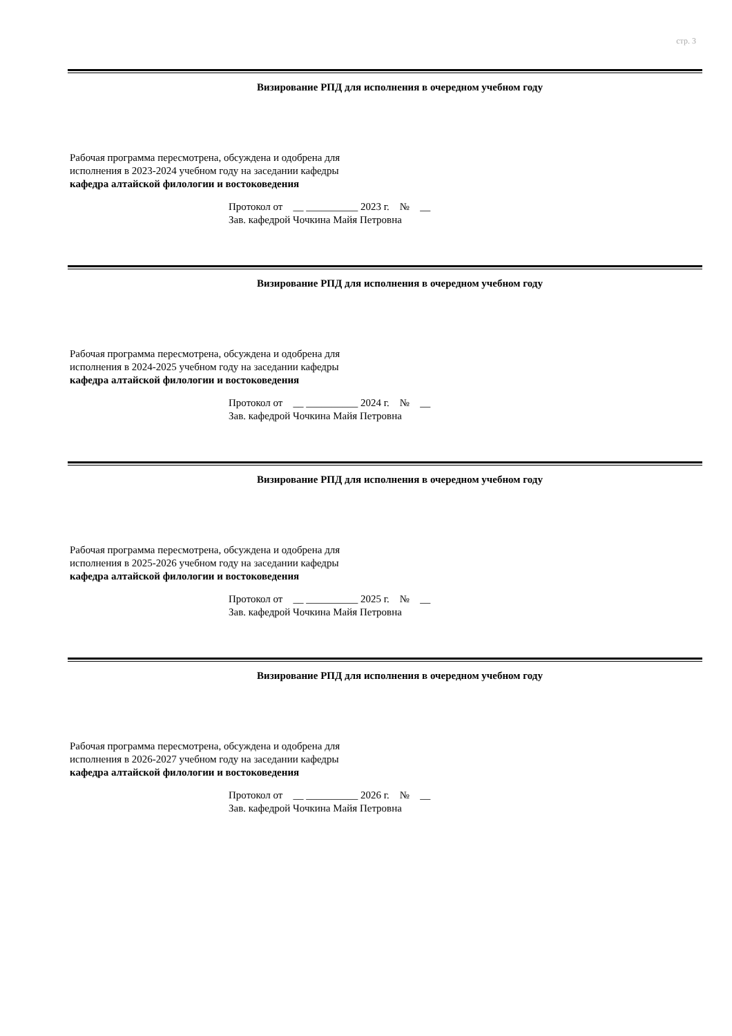стр. 3
Визирование РПД для исполнения в очередном учебном году
Рабочая программа пересмотрена, обсуждена и одобрена для
исполнения в 2023-2024 учебном году на заседании кафедры
кафедра алтайской филологии и востоковедения
Протокол от __ __________ 2023 г. № __ Зав. кафедрой Чочкина Майя Петровна
Визирование РПД для исполнения в очередном учебном году
Рабочая программа пересмотрена, обсуждена и одобрена для
исполнения в 2024-2025 учебном году на заседании кафедры
кафедра алтайской филологии и востоковедения
Протокол от __ __________ 2024 г. № __ Зав. кафедрой Чочкина Майя Петровна
Визирование РПД для исполнения в очередном учебном году
Рабочая программа пересмотрена, обсуждена и одобрена для
исполнения в 2025-2026 учебном году на заседании кафедры
кафедра алтайской филологии и востоковедения
Протокол от __ __________ 2025 г. № __ Зав. кафедрой Чочкина Майя Петровна
Визирование РПД для исполнения в очередном учебном году
Рабочая программа пересмотрена, обсуждена и одобрена для
исполнения в 2026-2027 учебном году на заседании кафедры
кафедра алтайской филологии и востоковедения
Протокол от __ __________ 2026 г. № __ Зав. кафедрой Чочкина Майя Петровна